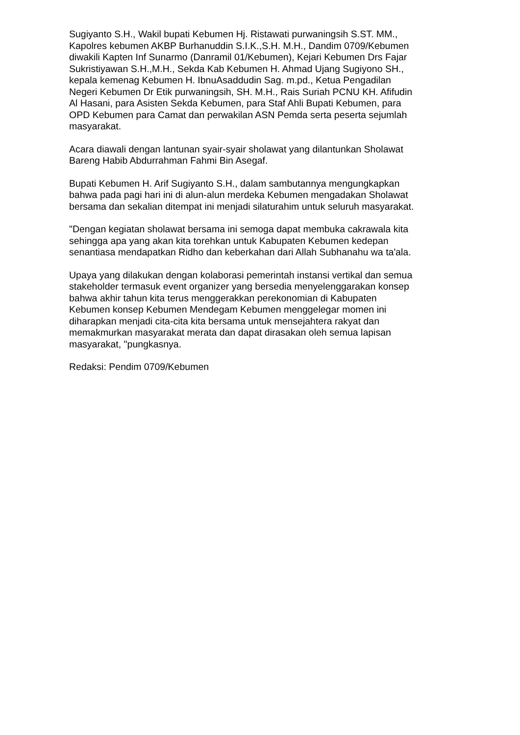Sugiyanto S.H., Wakil bupati Kebumen Hj. Ristawati purwaningsih S.ST. MM., Kapolres kebumen AKBP Burhanuddin S.I.K.,S.H. M.H., Dandim 0709/Kebumen diwakili Kapten Inf Sunarmo (Danramil 01/Kebumen), Kejari Kebumen Drs Fajar Sukristiyawan S.H.,M.H., Sekda Kab Kebumen H. Ahmad Ujang Sugiyono SH., kepala kemenag Kebumen H. IbnuAsaddudin Sag. m.pd., Ketua Pengadilan Negeri Kebumen Dr Etik purwaningsih, SH. M.H., Rais Suriah PCNU KH. Afifudin Al Hasani, para Asisten Sekda Kebumen, para Staf Ahli Bupati Kebumen, para OPD Kebumen para Camat dan perwakilan ASN Pemda serta peserta sejumlah masyarakat.
Acara diawali dengan lantunan syair-syair sholawat yang dilantunkan Sholawat Bareng Habib Abdurrahman Fahmi Bin Asegaf.
Bupati Kebumen H. Arif Sugiyanto S.H., dalam sambutannya mengungkapkan bahwa pada pagi hari ini di alun-alun merdeka Kebumen mengadakan Sholawat bersama dan sekalian ditempat ini menjadi silaturahim untuk seluruh masyarakat.
"Dengan kegiatan sholawat bersama ini semoga dapat membuka cakrawala kita sehingga apa yang akan kita torehkan untuk Kabupaten Kebumen kedepan senantiasa mendapatkan Ridho dan keberkahan dari Allah Subhanahu wa ta'ala.
Upaya yang dilakukan dengan kolaborasi pemerintah instansi vertikal dan semua stakeholder termasuk event organizer yang bersedia menyelenggarakan konsep bahwa akhir tahun kita terus menggerakkan perekonomian di Kabupaten Kebumen konsep Kebumen Mendegam Kebumen menggelegar momen ini diharapkan menjadi cita-cita kita bersama untuk mensejahtera rakyat dan memakmurkan masyarakat merata dan dapat dirasakan oleh semua lapisan masyarakat, "pungkasnya.
Redaksi: Pendim 0709/Kebumen